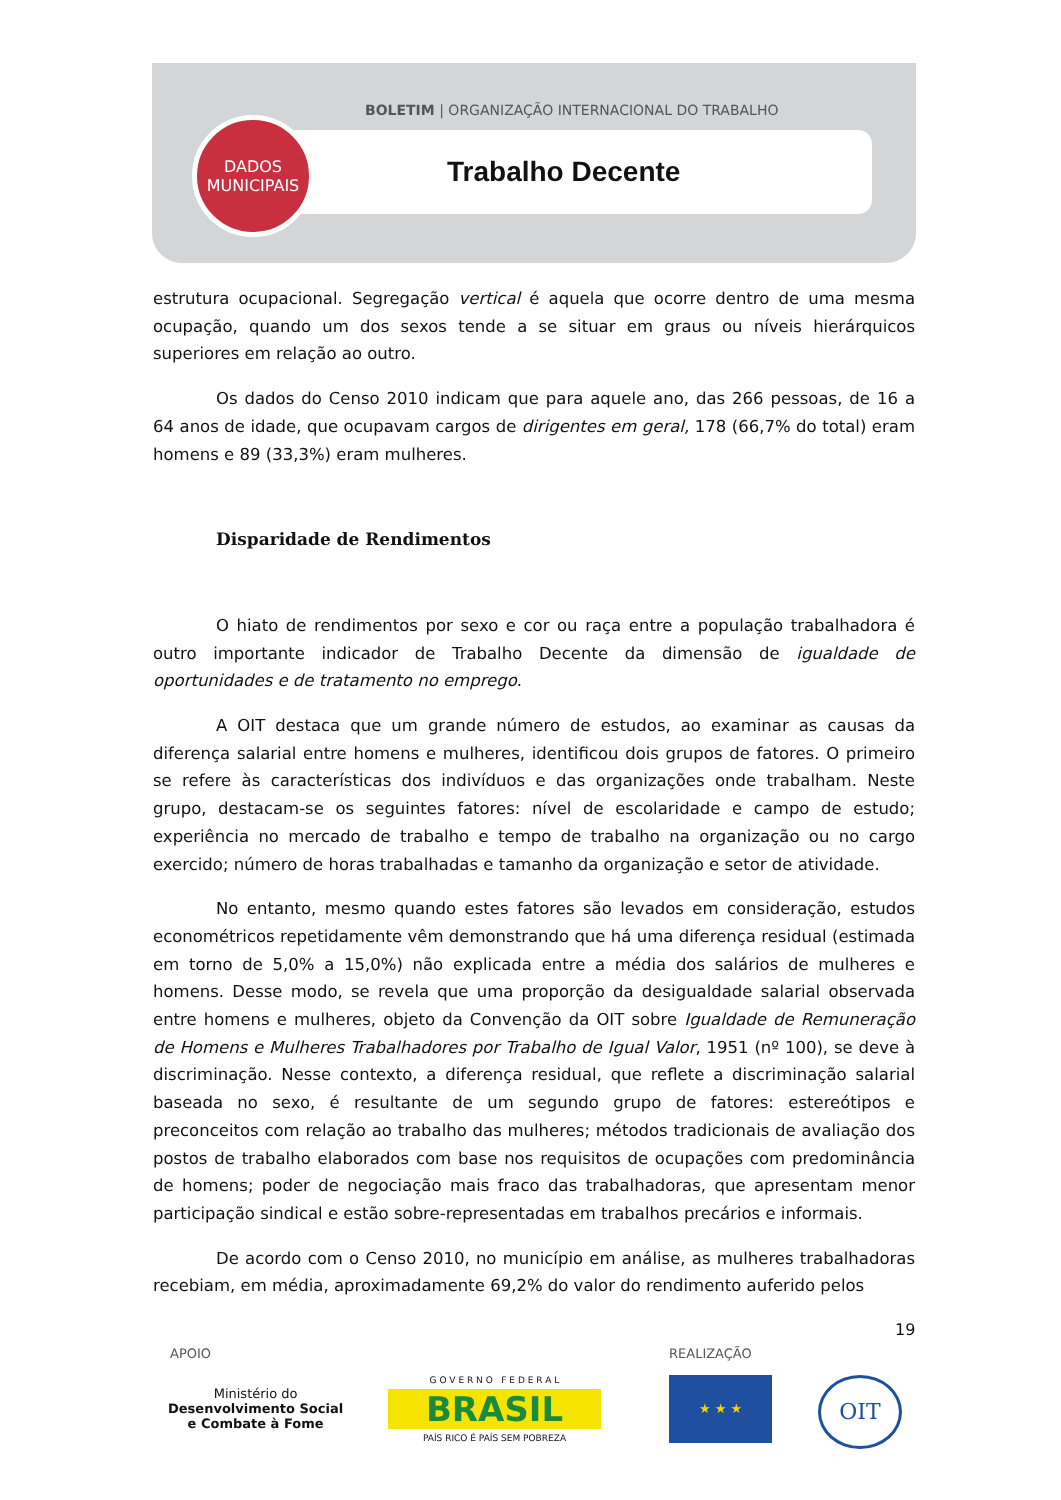BOLETIM | ORGANIZAÇÃO INTERNACIONAL DO TRABALHO
DADOS
MUNICIPAIS
Trabalho Decente
estrutura ocupacional. Segregação vertical é aquela que ocorre dentro de uma mesma ocupação, quando um dos sexos tende a se situar em graus ou níveis hierárquicos superiores em relação ao outro.
Os dados do Censo 2010 indicam que para aquele ano, das 266 pessoas, de 16 a 64 anos de idade, que ocupavam cargos de dirigentes em geral, 178 (66,7% do total) eram homens e 89 (33,3%) eram mulheres.
Disparidade de Rendimentos
O hiato de rendimentos por sexo e cor ou raça entre a população trabalhadora é outro importante indicador de Trabalho Decente da dimensão de igualdade de oportunidades e de tratamento no emprego.
A OIT destaca que um grande número de estudos, ao examinar as causas da diferença salarial entre homens e mulheres, identificou dois grupos de fatores. O primeiro se refere às características dos indivíduos e das organizações onde trabalham. Neste grupo, destacam-se os seguintes fatores: nível de escolaridade e campo de estudo; experiência no mercado de trabalho e tempo de trabalho na organização ou no cargo exercido; número de horas trabalhadas e tamanho da organização e setor de atividade.
No entanto, mesmo quando estes fatores são levados em consideração, estudos econométricos repetidamente vêm demonstrando que há uma diferença residual (estimada em torno de 5,0% a 15,0%) não explicada entre a média dos salários de mulheres e homens. Desse modo, se revela que uma proporção da desigualdade salarial observada entre homens e mulheres, objeto da Convenção da OIT sobre Igualdade de Remuneração de Homens e Mulheres Trabalhadores por Trabalho de Igual Valor, 1951 (nº 100), se deve à discriminação. Nesse contexto, a diferença residual, que reflete a discriminação salarial baseada no sexo, é resultante de um segundo grupo de fatores: estereótipos e preconceitos com relação ao trabalho das mulheres; métodos tradicionais de avaliação dos postos de trabalho elaborados com base nos requisitos de ocupações com predominância de homens; poder de negociação mais fraco das trabalhadoras, que apresentam menor participação sindical e estão sobre-representadas em trabalhos precários e informais.
De acordo com o Censo 2010, no município em análise, as mulheres trabalhadoras recebiam, em média, aproximadamente 69,2% do valor do rendimento auferido pelos
19
APOIO REALIZAÇÃO
Ministério do
Desenvolvimento Social
e Combate à Fome
G O V E R N O F E D E R A L
BRASIL
PAÍS RICO É PAÍS SEM POBREZA
★ ★ ★ OIT